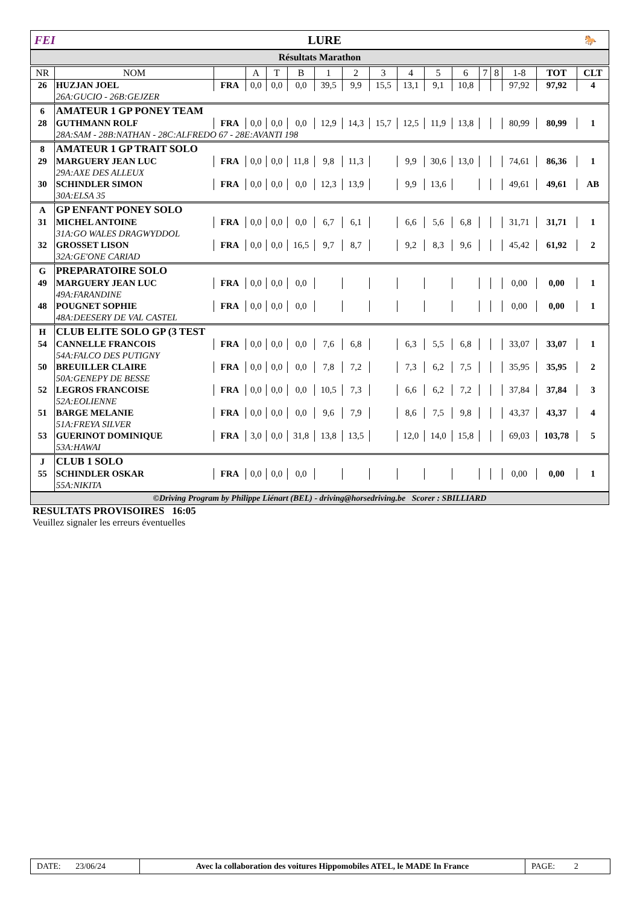FEI LURE
🐎
Résultats Marathon
| NR | NOM | | A | T | B | 1 | 2 | 3 | 4 | 5 | 6 | 7 | 8 | 1-8 | TOT | CLT |
| --- | --- | --- | --- | --- | --- | --- | --- | --- | --- | --- | --- | --- | --- | --- | --- | --- |
| 26 | HUZJAN JOEL | FRA | 0,0 | 0,0 | 0,0 | 39,5 | 9,9 | 15,5 | 13,1 | 9,1 | 10,8 | | | 97,92 | 97,92 | 4 |
| | 26A:GUCIO - 26B:GEJZER | | | | | | | | | | | | | | | |
| 6 | AMATEUR 1 GP PONEY TEAM | | | | | | | | | | | | | | | |
| 28 | GUTHMANN ROLF | FRA | 0,0 | 0,0 | 0,0 | 12,9 | 14,3 | 15,7 | 12,5 | 11,9 | 13,8 | | | 80,99 | 80,99 | 1 |
| | 28A:SAM - 28B:NATHAN - 28C:ALFREDO 67 - 28E:AVANTI 198 | | | | | | | | | | | | | | | |
| 8 | AMATEUR 1 GP TRAIT SOLO | | | | | | | | | | | | | | | |
| 29 | MARGUERY JEAN LUC | FRA | 0,0 | 0,0 | 11,8 | 9,8 | 11,3 | | 9,9 | 30,6 | 13,0 | | | 74,61 | 86,36 | 1 |
| | 29A:AXE DES ALLEUX | | | | | | | | | | | | | | | |
| 30 | SCHINDLER SIMON | FRA | 0,0 | 0,0 | 0,0 | 12,3 | 13,9 | | 9,9 | 13,6 | | | | 49,61 | 49,61 | AB |
| | 30A:ELSA 35 | | | | | | | | | | | | | | | |
| A | GP ENFANT PONEY SOLO | | | | | | | | | | | | | | | |
| 31 | MICHEL ANTOINE | FRA | 0,0 | 0,0 | 0,0 | 6,7 | 6,1 | | 6,6 | 5,6 | 6,8 | | | 31,71 | 31,71 | 1 |
| | 31A:GO WALES DRAGWYDDOL | | | | | | | | | | | | | | | |
| 32 | GROSSET LISON | FRA | 0,0 | 0,0 | 16,5 | 9,7 | 8,7 | | 9,2 | 8,3 | 9,6 | | | 45,42 | 61,92 | 2 |
| | 32A:GE'ONE CARIAD | | | | | | | | | | | | | | | |
| G | PREPARATOIRE SOLO | | | | | | | | | | | | | | | |
| 49 | MARGUERY JEAN LUC | FRA | 0,0 | 0,0 | 0,0 | | | | | | | | | 0,00 | 0,00 | 1 |
| | 49A:FARANDINE | | | | | | | | | | | | | | | |
| 48 | POUGNET SOPHIE | FRA | 0,0 | 0,0 | 0,0 | | | | | | | | | 0,00 | 0,00 | 1 |
| | 48A:DEESERY DE VAL CASTEL | | | | | | | | | | | | | | | |
| H | CLUB ELITE SOLO GP (3 TEST | | | | | | | | | | | | | | | |
| 54 | CANNELLE FRANCOIS | FRA | 0,0 | 0,0 | 0,0 | 7,6 | 6,8 | | 6,3 | 5,5 | 6,8 | | | 33,07 | 33,07 | 1 |
| | 54A:FALCO DES PUTIGNY | | | | | | | | | | | | | | | |
| 50 | BREUILLER CLAIRE | FRA | 0,0 | 0,0 | 0,0 | 7,8 | 7,2 | | 7,3 | 6,2 | 7,5 | | | 35,95 | 35,95 | 2 |
| | 50A:GENEPY DE BESSE | | | | | | | | | | | | | | | |
| 52 | LEGROS FRANCOISE | FRA | 0,0 | 0,0 | 0,0 | 10,5 | 7,3 | | 6,6 | 6,2 | 7,2 | | | 37,84 | 37,84 | 3 |
| | 52A:EOLIENNE | | | | | | | | | | | | | | | |
| 51 | BARGE MELANIE | FRA | 0,0 | 0,0 | 0,0 | 9,6 | 7,9 | | 8,6 | 7,5 | 9,8 | | | 43,37 | 43,37 | 4 |
| | 51A:FREYA SILVER | | | | | | | | | | | | | | | |
| 53 | GUERINOT DOMINIQUE | FRA | 3,0 | 0,0 | 31,8 | 13,8 | 13,5 | | 12,0 | 14,0 | 15,8 | | | 69,03 | 103,78 | 5 |
| | 53A:HAWAI | | | | | | | | | | | | | | | |
| J | CLUB 1 SOLO | | | | | | | | | | | | | | | |
| 55 | SCHINDLER OSKAR | FRA | 0,0 | 0,0 | 0,0 | | | | | | | | | 0,00 | 0,00 | 1 |
| | 55A:NIKITA | | | | | | | | | | | | | | | |
©Driving Program by Philippe Liénart (BEL) - driving@horsedriving.be Scorer : SBILLIARD
RESULTATS PROVISOIRES 16:05
Veuillez signaler les erreurs éventuelles
DATE: 23/06/24
Avec la collaboration des voitures Hippomobiles ATEL, le MADE In France
PAGE: 2